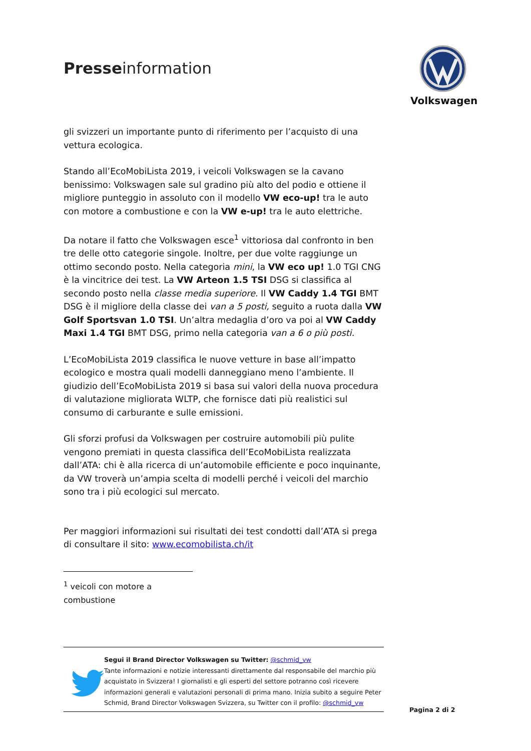Presseinformation
Volkswagen
gli svizzeri un importante punto di riferimento per l’acquisto di una vettura ecologica.
Stando all’EcoMobiLista 2019, i veicoli Volkswagen se la cavano benissimo: Volkswagen sale sul gradino più alto del podio e ottiene il migliore punteggio in assoluto con il modello VW eco-up! tra le auto con motore a combustione e con la VW e-up! tra le auto elettriche.
Da notare il fatto che Volkswagen esce<sup>1</sup> vittoriosa dal confronto in ben tre delle otto categorie singole. Inoltre, per due volte raggiunge un ottimo secondo posto. Nella categoria mini, la VW eco up! 1.0 TGI CNG è la vincitrice dei test. La VW Arteon 1.5 TSI DSG si classifica al secondo posto nella classe media superiore. Il VW Caddy 1.4 TGI BMT DSG è il migliore della classe dei van a 5 posti, seguito a ruota dalla VW Golf Sportsvan 1.0 TSI. Un’altra medaglia d’oro va poi al VW Caddy Maxi 1.4 TGI BMT DSG, primo nella categoria van a 6 o più posti.
L’EcoMobiLista 2019 classifica le nuove vetture in base all’impatto ecologico e mostra quali modelli danneggiano meno l’ambiente. Il giudizio dell’EcoMobiLista 2019 si basa sui valori della nuova procedura di valutazione migliorata WLTP, che fornisce dati più realistici sul consumo di carburante e sulle emissioni.
Gli sforzi profusi da Volkswagen per costruire automobili più pulite vengono premiati in questa classifica dell’EcoMobiLista realizzata dall’ATA: chi è alla ricerca di un’automobile efficiente e poco inquinante, da VW troverà un’ampia scelta di modelli perché i veicoli del marchio sono tra i più ecologici sul mercato.
Per maggiori informazioni sui risultati dei test condotti dall’ATA si prega di consultare il sito: www.ecomobilista.ch/it
<sup>1</sup> veicoli con motore a combustione
Segui il Brand Director Volkswagen su Twitter: @schmid_vw
Tante informazioni e notizie interessanti direttamente dal responsabile del marchio più acquistato in Svizzera! I giornalisti e gli esperti del settore potranno così ricevere informazioni generali e valutazioni personali di prima mano. Inizia subito a seguire Peter Schmid, Brand Director Volkswagen Svizzera, su Twitter con il profilo: @schmid_vw
Pagina 2 di 2